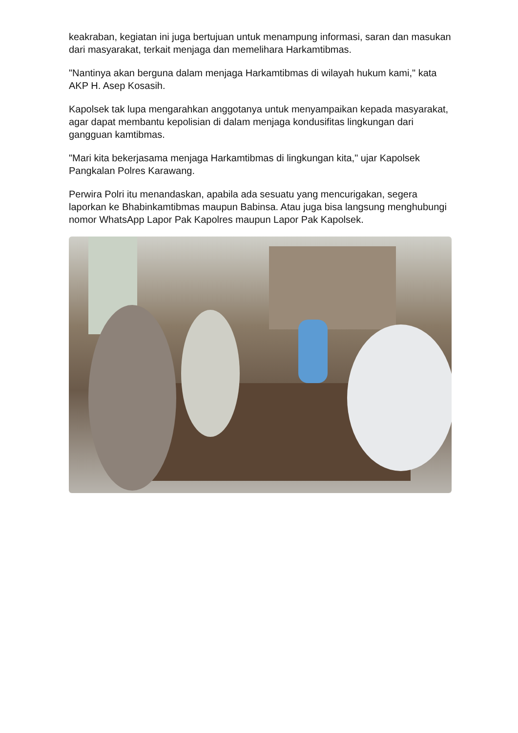keakraban, kegiatan ini juga bertujuan untuk menampung informasi, saran dan masukan dari masyarakat, terkait menjaga dan memelihara Harkamtibmas.
"Nantinya akan berguna dalam menjaga Harkamtibmas di wilayah hukum kami," kata AKP H. Asep Kosasih.
Kapolsek tak lupa mengarahkan anggotanya untuk menyampaikan kepada masyarakat, agar dapat membantu kepolisian di dalam menjaga kondusifitas lingkungan dari gangguan kamtibmas.
"Mari kita bekerjasama menjaga Harkamtibmas di lingkungan kita," ujar Kapolsek Pangkalan Polres Karawang.
Perwira Polri itu menandaskan, apabila ada sesuatu yang mencurigakan, segera laporkan ke Bhabinkamtibmas maupun Babinsa. Atau juga bisa langsung menghubungi nomor WhatsApp Lapor Pak Kapolres maupun Lapor Pak Kapolsek.